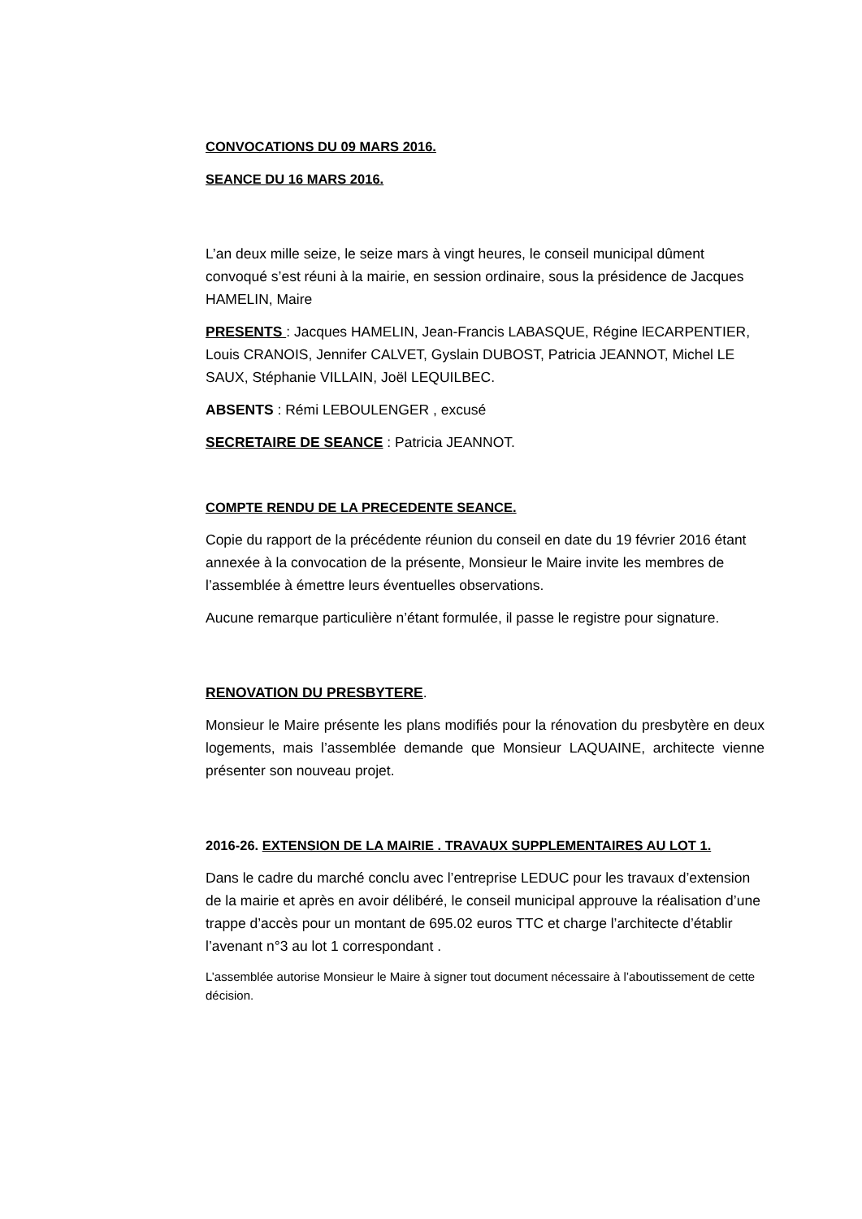CONVOCATIONS DU 09 MARS 2016.
SEANCE DU 16 MARS 2016.
L’an deux mille seize, le seize mars à vingt heures, le conseil municipal dûment convoqué s’est réuni à la mairie, en session ordinaire, sous la présidence de Jacques HAMELIN, Maire
PRESENTS : Jacques HAMELIN, Jean-Francis LABASQUE, Régine lECARPENTIER, Louis CRANOIS, Jennifer CALVET, Gyslain DUBOST, Patricia JEANNOT, Michel LE SAUX, Stéphanie VILLAIN, Joël LEQUILBEC.
ABSENTS : Rémi LEBOULENGER , excusé
SECRETAIRE DE SEANCE : Patricia JEANNOT.
COMPTE RENDU DE LA PRECEDENTE SEANCE.
Copie du rapport de la précédente réunion du conseil en date du 19 février 2016 étant annexée à la convocation de la présente, Monsieur le Maire invite les membres de l’assemblée à émettre leurs éventuelles observations.
Aucune remarque particulière n’étant formulée, il passe le registre pour signature.
RENOVATION DU PRESBYTERE.
Monsieur le Maire présente les plans modifiés pour la rénovation du presbytère en deux logements, mais l’assemblée demande que Monsieur LAQUAINE, architecte vienne présenter son nouveau projet.
2016-26. EXTENSION DE LA MAIRIE . TRAVAUX SUPPLEMENTAIRES AU LOT 1.
Dans le cadre du marché conclu avec l’entreprise LEDUC pour les travaux d’extension de la mairie et après en avoir délibéré, le conseil municipal approuve la réalisation d’une trappe d’accès pour un montant de 695.02 euros TTC et charge l’architecte d’établir l’avenant n°3 au lot 1 correspondant .
L’assemblée autorise Monsieur le Maire à signer tout document nécessaire à l’aboutissement de cette décision.